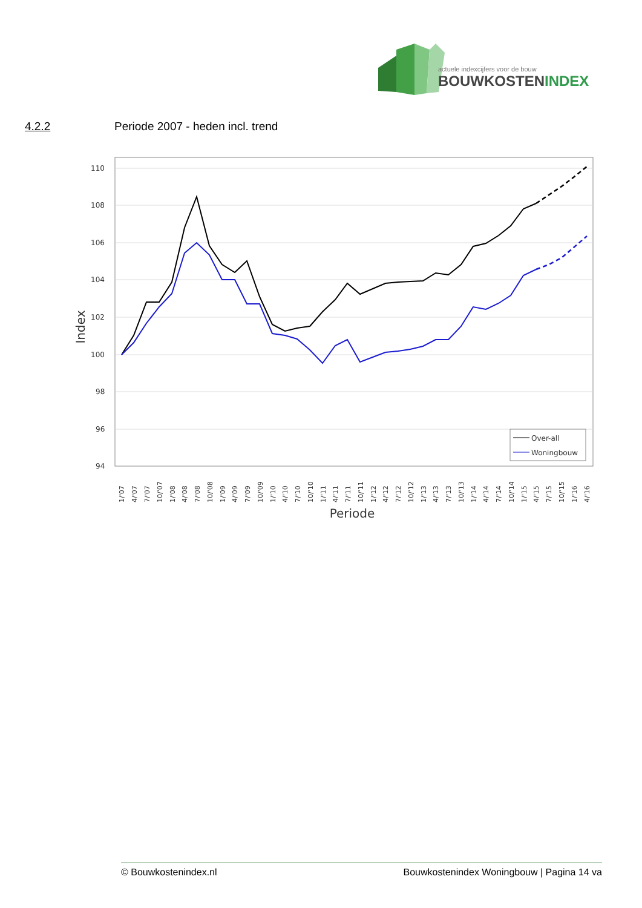actuele indexcijfers voor de bouw
BOUWKOSTENINDEX
4.2.2 Periode 2007 - heden incl. trend
110
108
106
104
102
100
98
96
94
Index
Over-all
Woningbouw
1/'07
4/'07
7/'07
10/'07
1/'08
4/'08
7/'08
10/'08
1/'09
4/'09
7/'09
10/'09
1/'10
4/'10
7/'10
10/'10
1/'11
4/'11
7/'11
10/'11
1/'12
4/'12
7/'12
10/'12
1/'13
4/'13
7/'13
10/'13
1/'14
4/'14
7/'14
10/'14
1/'15
4/'15
7/'15
10/'15
1/'16
4/'16
Periode
© Bouwkostenindex.nl Bouwkostenindex Woningbouw | Pagina 14 va